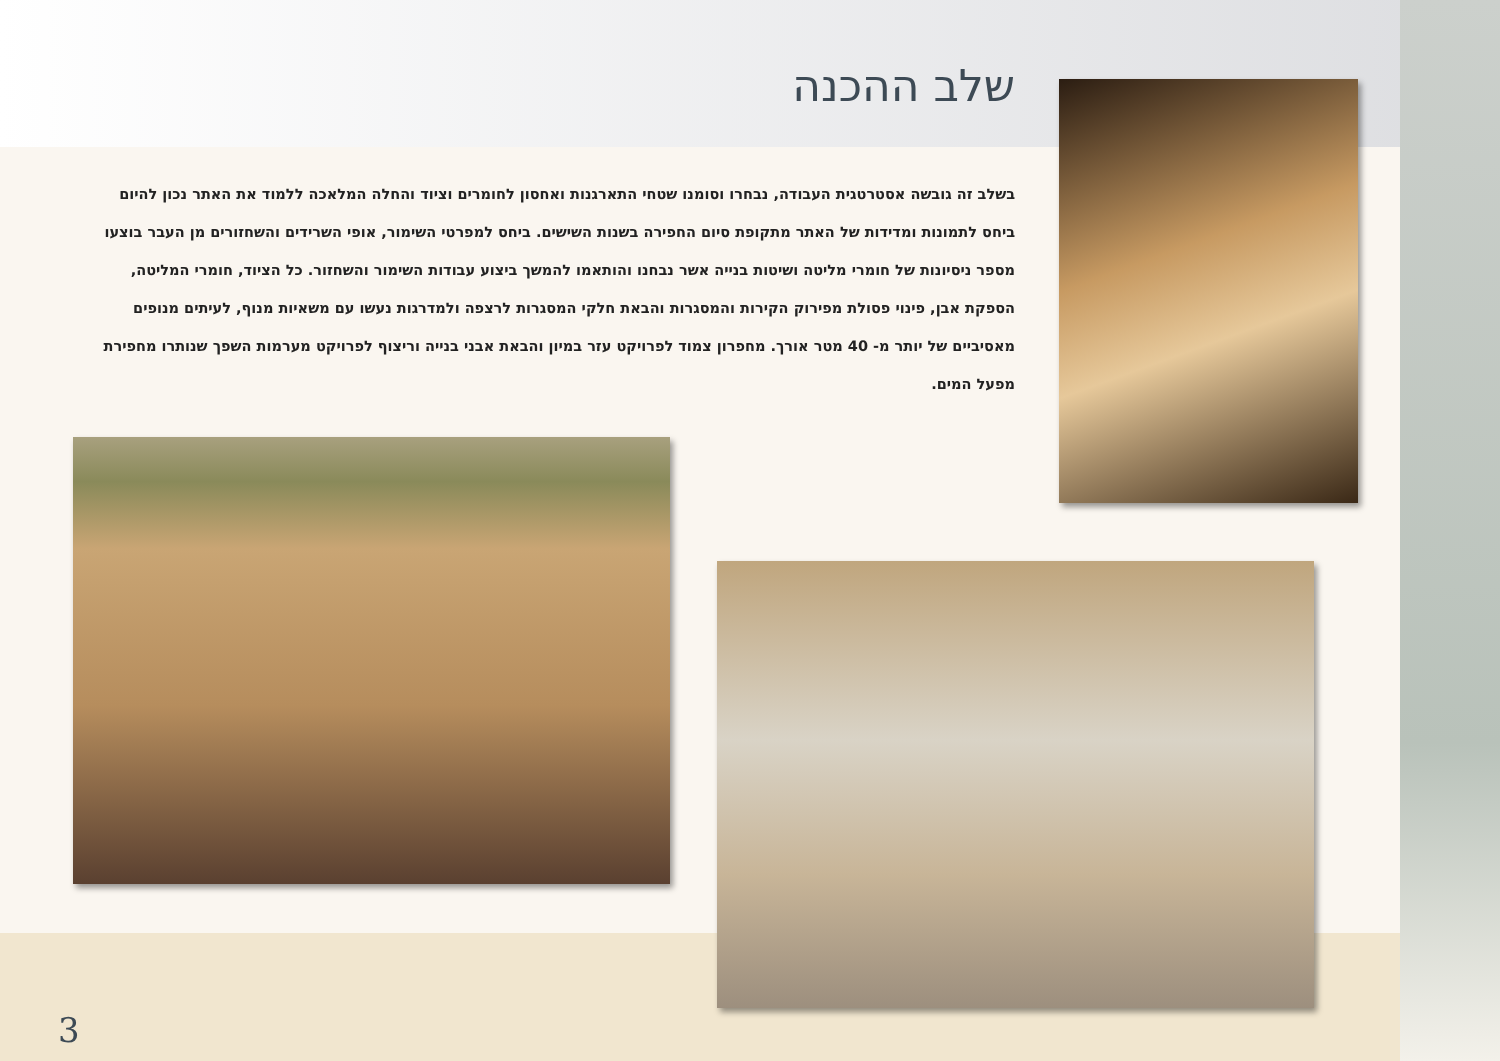שלב ההכנה
בשלב זה גובשה אסטרטגית העבודה, נבחרו וסומנו שטחי התארגנות ואחסון לחומרים וציוד והחלה המלאכה ללמוד את האתר נכון להיום ביחס לתמונות ומדידות של האתר מתקופת סיום החפירה בשנות השישים. ביחס למפרטי השימור, אופי השרידים והשחזורים מן העבר בוצעו מספר ניסיונות של חומרי מליטה ושיטות בנייה אשר נבחנו והותאמו להמשך ביצוע עבודות השימור והשחזור. כל הציוד, חומרי המליטה, הספקת אבן, פינוי פסולת מפירוק הקירות והמסגרות והבאת חלקי המסגרות לרצפה ולמדרגות נעשו עם משאיות מנוף, לעיתים מנופים מאסיביים של יותר מ- 40 מטר אורך. מחפרון צמוד לפרויקט עזר במיון והבאת אבני בנייה וריצוף לפרויקט מערמות השפך שנותרו מחפירת מפעל המים.
3